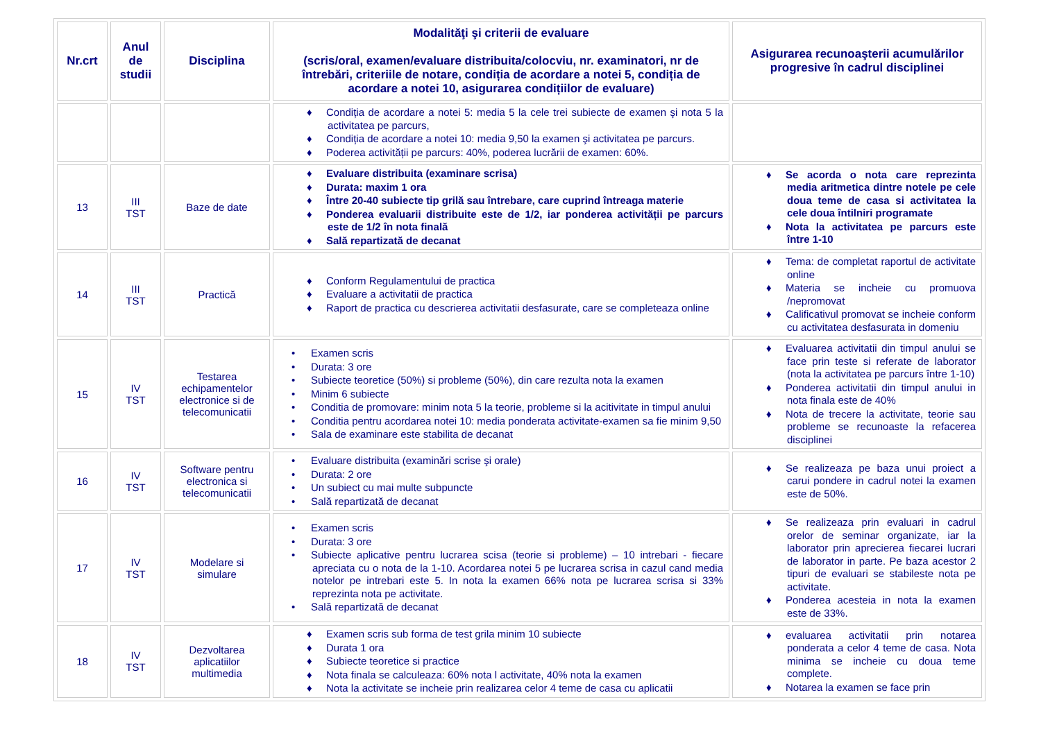| Nr.crt | Anul de studii | Disciplina | Modalităţi şi criterii de evaluare (scris/oral, examen/evaluare distribuita/colocviu, nr. examinatori, nr de întrebări, criteriile de notare, condiția de acordare a notei 5, condiția de acordare a notei 10, asigurarea condițiilor de evaluare) | Asigurarea recunoaşterii acumulărilor progresive în cadrul disciplinei |
| --- | --- | --- | --- | --- |
| | | | ♦ Condiția de acordare a notei 5: media 5 la cele trei subiecte de examen şi nota 5 la activitatea pe parcurs, ♦ Condiția de acordare a notei 10: media 9,50 la examen şi activitatea pe parcurs. ♦ Poderea activității pe parcurs: 40%, poderea lucrării de examen: 60%. | |
| 13 | III TST | Baze de date | ♦ Evaluare distribuita (examinare scrisa) ♦ Durata: maxim 1 ora ♦ Între 20-40 subiecte tip grilă sau întrebare, care cuprind întreaga materie ♦ Ponderea evaluarii distribuite este de 1/2, iar ponderea activității pe parcurs este de 1/2 în nota finală ♦ Sală repartizată de decanat | ♦ Se acorda o nota care reprezinta media aritmetica dintre notele pe cele doua teme de casa si activitatea la cele doua întilniri programate ♦ Nota la activitatea pe parcurs este între 1-10 |
| 14 | III TST | Practică | ♦ Conform Regulamentului de practica ♦ Evaluare a activitatii de practica ♦ Raport de practica cu descrierea activitatii desfasurate, care se completeaza online | ♦ Tema: de completat raportul de activitate online ♦ Materia se incheie cu promuova /nepromovat ♦ Calificativul promovat se incheie conform cu activitatea desfasurata in domeniu |
| 15 | IV TST | Testarea echipamentelor electronice si de telecomunicatii | • Examen scris • Durata: 3 ore • Subiecte teoretice (50%) si probleme (50%), din care rezulta nota la examen • Minim 6 subiecte • Conditia de promovare: minim nota 5 la teorie, probleme si la acitivitate in timpul anului • Conditia pentru acordarea notei 10: media ponderata activitate-examen sa fie minim 9,50 • Sala de examinare este stabilita de decanat | ♦ Evaluarea activitatii din timpul anului se face prin teste si referate de laborator (nota la activitatea pe parcurs între 1-10) ♦ Ponderea activitatii din timpul anului in nota finala este de 40% ♦ Nota de trecere la activitate, teorie sau probleme se recunoaste la refacerea disciplinei |
| 16 | IV TST | Software pentru electronica si telecomunicatii | • Evaluare distribuita (examinări scrise şi orale) • Durata: 2 ore • Un subiect cu mai multe subpuncte • Sală repartizată de decanat | ♦ Se realizeaza pe baza unui proiect a carui pondere in cadrul notei la examen este de 50%. |
| 17 | IV TST | Modelare si simulare | • Examen scris • Durata: 3 ore • Subiecte aplicative pentru lucrarea scisa (teorie si probleme) – 10 intrebari - fiecare apreciata cu o nota de la 1-10. Acordarea notei 5 pe lucrarea scrisa in cazul cand media notelor pe intrebari este 5. In nota la examen 66% nota pe lucrarea scrisa si 33% reprezinta nota pe activitate. • Sală repartizată de decanat | ♦ Se realizeaza prin evaluari in cadrul orelor de seminar organizate, iar la laborator prin aprecierea fiecarei lucrari de laborator in parte. Pe baza acestor 2 tipuri de evaluari se stabileste nota pe activitate. ♦ Ponderea acesteia in nota la examen este de 33%. |
| 18 | IV TST | Dezvoltarea aplicatiilor multimedia | ♦ Examen scris sub forma de test grila minim 10 subiecte ♦ Durata 1 ora ♦ Subiecte teoretice si practice ♦ Nota finala se calculeaza: 60% nota l activitate, 40% nota la examen ♦ Nota la activitate se incheie prin realizarea celor 4 teme de casa cu aplicatii | ♦ evaluarea activitatii prin notarea ponderata a celor 4 teme de casa. Nota minima se incheie cu doua teme complete. ♦ Notarea la examen se face prin |